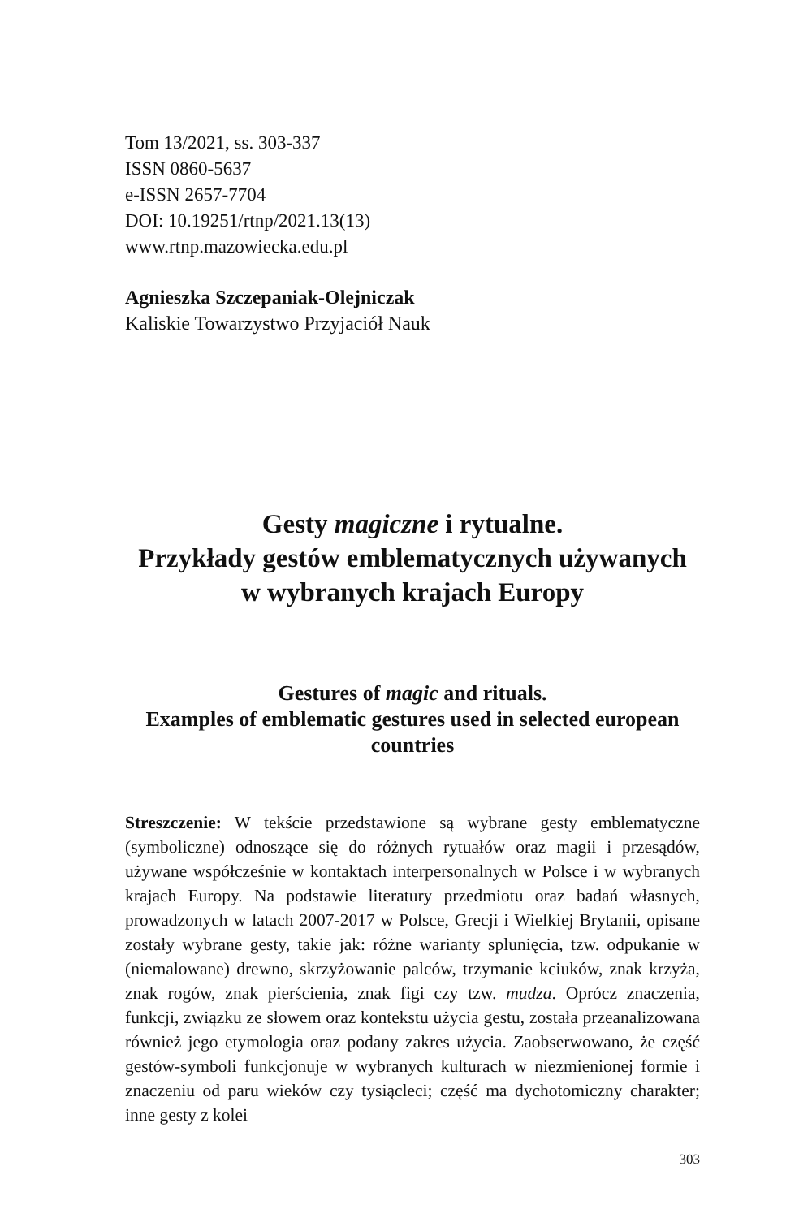Tom 13/2021, ss. 303-337
ISSN 0860-5637
e-ISSN 2657-7704
DOI: 10.19251/rtnp/2021.13(13)
www.rtnp.mazowiecka.edu.pl
Agnieszka Szczepaniak-Olejniczak
Kaliskie Towarzystwo Przyjaciół Nauk
Gesty magiczne i rytualne.
Przykłady gestów emblematycznych używanych
w wybranych krajach Europy
Gestures of magic and rituals.
Examples of emblematic gestures used in selected european countries
Streszczenie: W tekście przedstawione są wybrane gesty emblematyczne (symboliczne) odnoszące się do różnych rytuałów oraz magii i przesądów, używane współcześnie w kontaktach interpersonalnych w Polsce i w wybranych krajach Europy. Na podstawie literatury przedmiotu oraz badań własnych, prowadzonych w latach 2007-2017 w Polsce, Grecji i Wielkiej Brytanii, opisane zostały wybrane gesty, takie jak: różne warianty splunięcia, tzw. odpukanie w (niemalowane) drewno, skrzyżowanie palców, trzymanie kciuków, znak krzyża, znak rogów, znak pierścienia, znak figi czy tzw. mudza. Oprócz znaczenia, funkcji, związku ze słowem oraz kontekstu użycia gestu, została przeanalizowana również jego etymologia oraz podany zakres użycia. Zaobserwowano, że część gestów-symboli funkcjonuje w wybranych kulturach w niezmienionej formie i znaczeniu od paru wieków czy tysiącleci; część ma dychotomiczny charakter; inne gesty z kolei
303